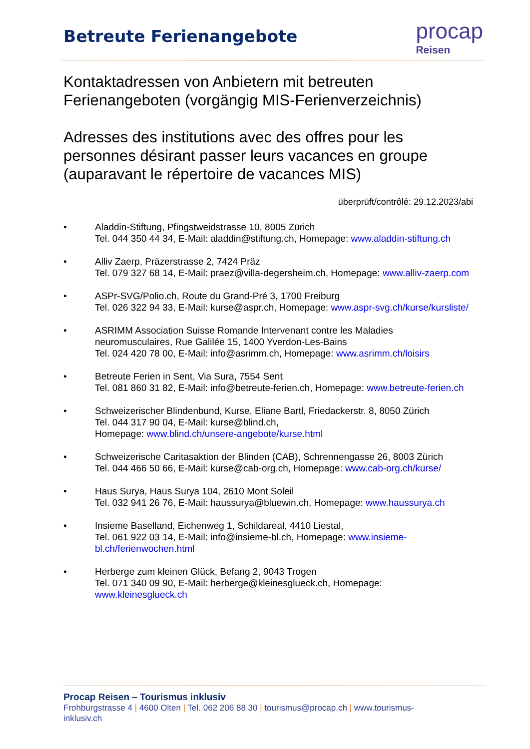Betreute Ferienangebote
procap
Reisen
Kontaktadressen von Anbietern mit betreuten Ferienangeboten (vorgängig MIS-Ferienverzeichnis)
Adresses des institutions avec des offres pour les personnes désirant passer leurs vacances en groupe (auparavant le répertoire de vacances MIS)
überprüft/contrôlé: 29.12.2023/abi
• Aladdin-Stiftung, Pfingstweidstrasse 10, 8005 Zürich
Tel. 044 350 44 34, E-Mail: aladdin@stiftung.ch, Homepage: www.aladdin-stiftung.ch
• Alliv Zaerp, Präzerstrasse 2, 7424 Präz
Tel. 079 327 68 14, E-Mail: praez@villa-degersheim.ch, Homepage: www.alliv-zaerp.com
• ASPr-SVG/Polio.ch, Route du Grand-Pré 3, 1700 Freiburg
Tel. 026 322 94 33, E-Mail: kurse@aspr.ch, Homepage: www.aspr-svg.ch/kurse/kursliste/
• ASRIMM Association Suisse Romande Intervenant contre les Maladies neuromusculaires, Rue Galilée 15, 1400 Yverdon-Les-Bains
Tel. 024 420 78 00, E-Mail: info@asrimm.ch, Homepage: www.asrimm.ch/loisirs
• Betreute Ferien in Sent, Via Sura, 7554 Sent
Tel. 081 860 31 82, E-Mail: info@betreute-ferien.ch, Homepage: www.betreute-ferien.ch
• Schweizerischer Blindenbund, Kurse, Eliane Bartl, Friedackerstr. 8, 8050 Zürich
Tel. 044 317 90 04, E-Mail: kurse@blind.ch,
Homepage: www.blind.ch/unsere-angebote/kurse.html
• Schweizerische Caritasaktion der Blinden (CAB), Schrennengasse 26, 8003 Zürich
Tel. 044 466 50 66, E-Mail: kurse@cab-org.ch, Homepage: www.cab-org.ch/kurse/
• Haus Surya, Haus Surya 104, 2610 Mont Soleil
Tel. 032 941 26 76, E-Mail: haussurya@bluewin.ch, Homepage: www.haussurya.ch
• Insieme Baselland, Eichenweg 1, Schildareal, 4410 Liestal,
Tel. 061 922 03 14, E-Mail: info@insieme-bl.ch, Homepage: www.insieme-bl.ch/ferienwochen.html
• Herberge zum kleinen Glück, Befang 2, 9043 Trogen
Tel. 071 340 09 90, E-Mail: herberge@kleinesglueck.ch, Homepage: www.kleinesglueck.ch
Procap Reisen – Tourismus inklusiv
Frohburgstrasse 4 | 4600 Olten | Tel. 062 206 88 30 | tourismus@procap.ch | www.tourismus-inklusiv.ch